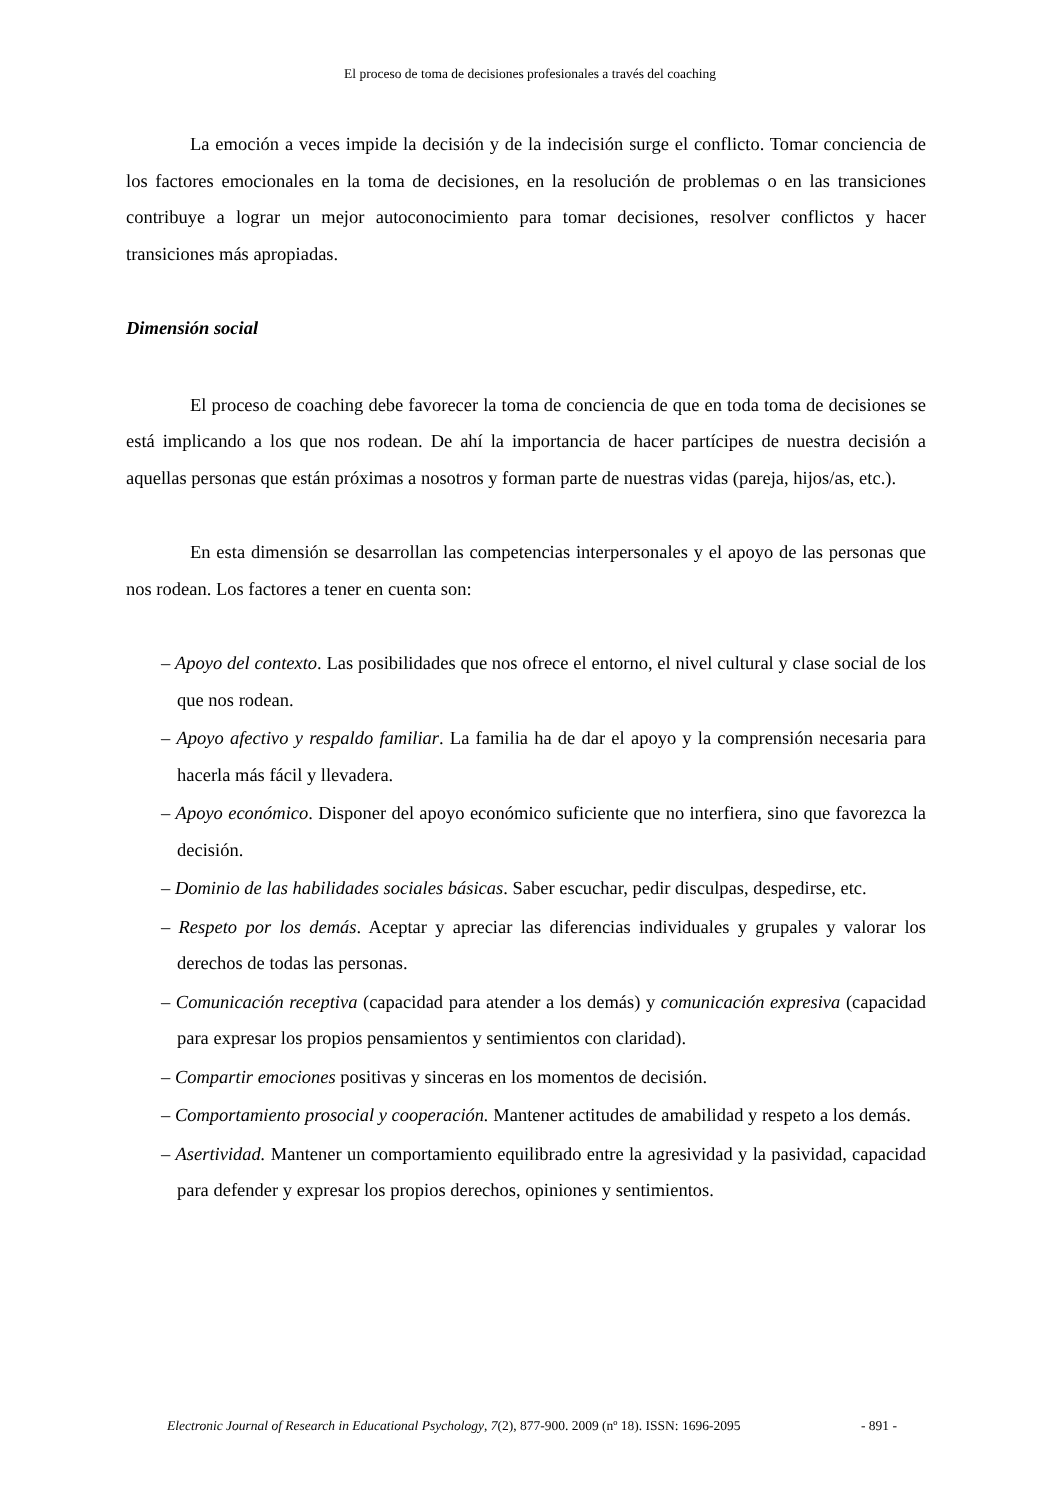El proceso de toma de decisiones profesionales a través del coaching
La emoción a veces impide la decisión y de la indecisión surge el conflicto. Tomar conciencia de los factores emocionales en la toma de decisiones, en la resolución de problemas o en las transiciones contribuye a lograr un mejor autoconocimiento para tomar decisiones, resolver conflictos y hacer transiciones más apropiadas.
Dimensión social
El proceso de coaching debe favorecer la toma de conciencia de que en toda toma de decisiones se está implicando a los que nos rodean. De ahí la importancia de hacer partícipes de nuestra decisión a aquellas personas que están próximas a nosotros y forman parte de nuestras vidas (pareja, hijos/as, etc.).
En esta dimensión se desarrollan las competencias interpersonales y el apoyo de las personas que nos rodean. Los factores a tener en cuenta son:
– Apoyo del contexto. Las posibilidades que nos ofrece el entorno, el nivel cultural y clase social de los que nos rodean.
– Apoyo afectivo y respaldo familiar. La familia ha de dar el apoyo y la comprensión necesaria para hacerla más fácil y llevadera.
– Apoyo económico. Disponer del apoyo económico suficiente que no interfiera, sino que favorezca la decisión.
– Dominio de las habilidades sociales básicas. Saber escuchar, pedir disculpas, despedirse, etc.
– Respeto por los demás. Aceptar y apreciar las diferencias individuales y grupales y valorar los derechos de todas las personas.
– Comunicación receptiva (capacidad para atender a los demás) y comunicación expresiva (capacidad para expresar los propios pensamientos y sentimientos con claridad).
– Compartir emociones positivas y sinceras en los momentos de decisión.
– Comportamiento prosocial y cooperación. Mantener actitudes de amabilidad y respeto a los demás.
– Asertividad. Mantener un comportamiento equilibrado entre la agresividad y la pasividad, capacidad para defender y expresar los propios derechos, opiniones y sentimientos.
Electronic Journal of Research in Educational Psychology, 7(2), 877-900. 2009 (nº 18). ISSN: 1696-2095 - 891 -